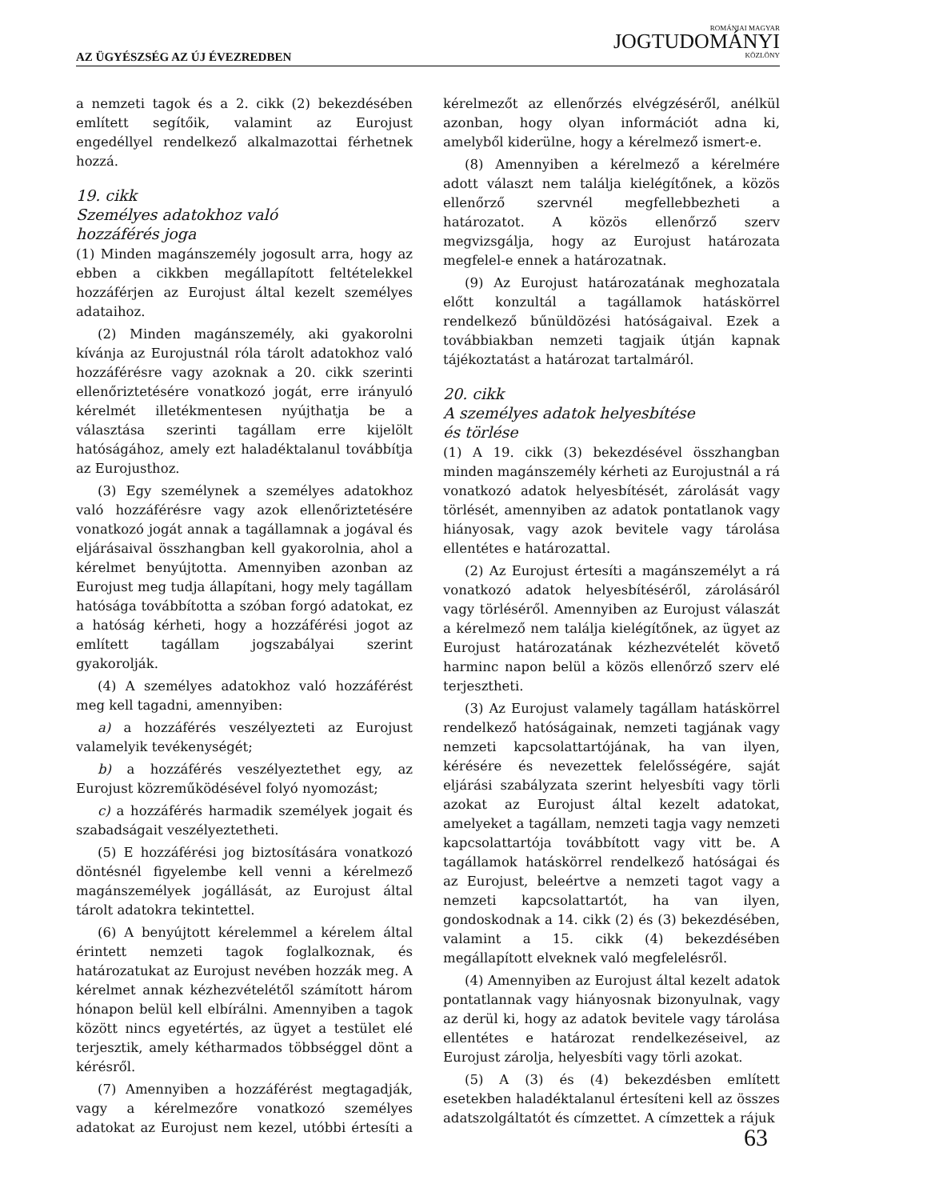AZ ÜGYÉSZSÉG AZ ÚJ ÉVEZREDBEN
ROMÁNIAI MAGYAR
JOGTUDOMÁNYI
KÖZLÖNY
a nemzeti tagok és a 2. cikk (2) bekezdésében említett segítőik, valamint az Eurojust engedéllyel rendelkező alkalmazottai férhetnek hozzá.
19. cikk
Személyes adatokhoz való
hozzáférés joga
(1) Minden magánszemély jogosult arra, hogy az ebben a cikkben megállapított feltételekkel hozzáférjen az Eurojust által kezelt személyes adataihoz.
(2) Minden magánszemély, aki gyakorolni kívánja az Eurojustnál róla tárolt adatokhoz való hozzáférésre vagy azoknak a 20. cikk szerinti ellenőriztetésére vonatkozó jogát, erre irányuló kérelmét illetékmentesen nyújthatja be a választása szerinti tagállam erre kijelölt hatóságához, amely ezt haladéktalanul továbbítja az Eurojusthoz.
(3) Egy személynek a személyes adatokhoz való hozzáférésre vagy azok ellenőriztetésére vonatkozó jogát annak a tagállamnak a jogával és eljárásaival összhangban kell gyakorolnia, ahol a kérelmet benyújtotta. Amennyiben azonban az Eurojust meg tudja állapítani, hogy mely tagállam hatósága továbbította a szóban forgó adatokat, ez a hatóság kérheti, hogy a hozzáférési jogot az említett tagállam jogszabályai szerint gyakorolják.
(4) A személyes adatokhoz való hozzáférést meg kell tagadni, amennyiben:
a) a hozzáférés veszélyezteti az Eurojust valamelyik tevékenységét;
b) a hozzáférés veszélyeztethet egy, az Eurojust közreműködésével folyó nyomozást;
c) a hozzáférés harmadik személyek jogait és szabadságait veszélyeztetheti.
(5) E hozzáférési jog biztosítására vonatkozó döntésnél figyelembe kell venni a kérelmező magánszemélyek jogállását, az Eurojust által tárolt adatokra tekintettel.
(6) A benyújtott kérelemmel a kérelem által érintett nemzeti tagok foglalkoznak, és határozatukat az Eurojust nevében hozzák meg. A kérelmet annak kézhezvételétől számított három hónapon belül kell elbírálni. Amennyiben a tagok között nincs egyetértés, az ügyet a testület elé terjesztik, amely kétharmados többséggel dönt a kérésről.
(7) Amennyiben a hozzáférést megtagadják, vagy a kérelmezőre vonatkozó személyes adatokat az Eurojust nem kezel, utóbbi értesíti a kérelmezőt az ellenőrzés elvégzéséről, anélkül azonban, hogy olyan információt adna ki, amelyből kiderülne, hogy a kérelmező ismert-e.
(8) Amennyiben a kérelmező a kérelmére adott választ nem találja kielégítőnek, a közös ellenőrző szervnél megfellebbezheti a határozatot. A közös ellenőrző szerv megvizsgálja, hogy az Eurojust határozata megfelel-e ennek a határozatnak.
(9) Az Eurojust határozatának meghozatala előtt konzultál a tagállamok hatáskörrel rendelkező bűnüldözési hatóságaival. Ezek a továbbiakban nemzeti tagjaik útján kapnak tájékoztatást a határozat tartalmáról.
20. cikk
A személyes adatok helyesbítése
és törlése
(1) A 19. cikk (3) bekezdésével összhangban minden magánszemély kérheti az Eurojustnál a rá vonatkozó adatok helyesbítését, zárolását vagy törlését, amennyiben az adatok pontatlanok vagy hiányosak, vagy azok bevitele vagy tárolása ellentétes e határozattal.
(2) Az Eurojust értesíti a magánszemélyt a rá vonatkozó adatok helyesbítéséről, zárolásáról vagy törléséről. Amennyiben az Eurojust válaszát a kérelmező nem találja kielégítőnek, az ügyet az Eurojust határozatának kézhezvételét követő harminc napon belül a közös ellenőrző szerv elé terjesztheti.
(3) Az Eurojust valamely tagállam hatáskörrel rendelkező hatóságainak, nemzeti tagjának vagy nemzeti kapcsolattartójának, ha van ilyen, kérésére és nevezettek felelősségére, saját eljárási szabályzata szerint helyesbíti vagy törli azokat az Eurojust által kezelt adatokat, amelyeket a tagállam, nemzeti tagja vagy nemzeti kapcsolattartója továbbított vagy vitt be. A tagállamok hatáskörrel rendelkező hatóságai és az Eurojust, beleértve a nemzeti tagot vagy a nemzeti kapcsolattartót, ha van ilyen, gondoskodnak a 14. cikk (2) és (3) bekezdésében, valamint a 15. cikk (4) bekezdésében megállapított elveknek való megfelelésről.
(4) Amennyiben az Eurojust által kezelt adatok pontatlannak vagy hiányosnak bizonyulnak, vagy az derül ki, hogy az adatok bevitele vagy tárolása ellentétes e határozat rendelkezéseivel, az Eurojust zárolja, helyesbíti vagy törli azokat.
(5) A (3) és (4) bekezdésben említett esetekben haladéktalanul értesíteni kell az összes adatszolgáltatót és címzettet. A címzettek a rájuk
63